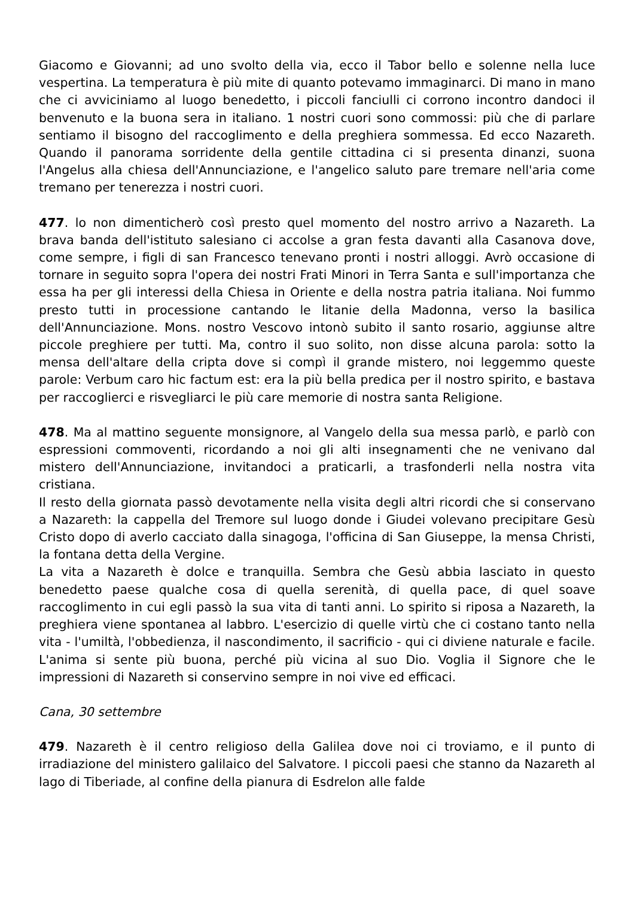Giacomo e Giovanni; ad uno svolto della via, ecco il Tabor bello e solenne nella luce vespertina. La temperatura è più mite di quanto potevamo immaginarci. Di mano in mano che ci avviciniamo al luogo benedetto, i piccoli fanciulli ci corrono incontro dandoci il benvenuto e la buona sera in italiano. 1 nostri cuori sono commossi: più che di parlare sentiamo il bisogno del raccoglimento e della preghiera sommessa. Ed ecco Nazareth. Quando il panorama sorridente della gentile cittadina ci si presenta dinanzi, suona l'Angelus alla chiesa dell'Annunciazione, e l'angelico saluto pare tremare nell'aria come tremano per tenerezza i nostri cuori.
477. lo non dimenticherò così presto quel momento del nostro arrivo a Nazareth. La brava banda dell'istituto salesiano ci accolse a gran festa davanti alla Casanova dove, come sempre, i figli di san Francesco tenevano pronti i nostri alloggi. Avrò occasione di tornare in seguito sopra l'opera dei nostri Frati Minori in Terra Santa e sull'importanza che essa ha per gli interessi della Chiesa in Oriente e della nostra patria italiana. Noi fummo presto tutti in processione cantando le litanie della Madonna, verso la basilica dell'Annunciazione. Mons. nostro Vescovo intonò subito il santo rosario, aggiunse altre piccole preghiere per tutti. Ma, contro il suo solito, non disse alcuna parola: sotto la mensa dell'altare della cripta dove si compì il grande mistero, noi leggemmo queste parole: Verbum caro hic factum est: era la più bella predica per il nostro spirito, e bastava per raccoglierci e risvegliarci le più care memorie di nostra santa Religione.
478. Ma al mattino seguente monsignore, al Vangelo della sua messa parlò, e parlò con espressioni commoventi, ricordando a noi gli alti insegnamenti che ne venivano dal mistero dell'Annunciazione, invitandoci a praticarli, a trasfonderli nella nostra vita cristiana.
Il resto della giornata passò devotamente nella visita degli altri ricordi che si conservano a Nazareth: la cappella del Tremore sul luogo donde i Giudei volevano precipitare Gesù Cristo dopo di averlo cacciato dalla sinagoga, l'officina di San Giuseppe, la mensa Christi, la fontana detta della Vergine.
La vita a Nazareth è dolce e tranquilla. Sembra che Gesù abbia lasciato in questo benedetto paese qualche cosa di quella serenità, di quella pace, di quel soave raccoglimento in cui egli passò la sua vita di tanti anni. Lo spirito si riposa a Nazareth, la preghiera viene spontanea al labbro. L'esercizio di quelle virtù che ci costano tanto nella vita - l'umiltà, l'obbedienza, il nascondimento, il sacrificio - qui ci diviene naturale e facile. L'anima si sente più buona, perché più vicina al suo Dio. Voglia il Signore che le impressioni di Nazareth si conservino sempre in noi vive ed efficaci.
Cana, 30 settembre
479. Nazareth è il centro religioso della Galilea dove noi ci troviamo, e il punto di irradiazione del ministero galilaico del Salvatore. I piccoli paesi che stanno da Nazareth al lago di Tiberiade, al confine della pianura di Esdrelon alle falde